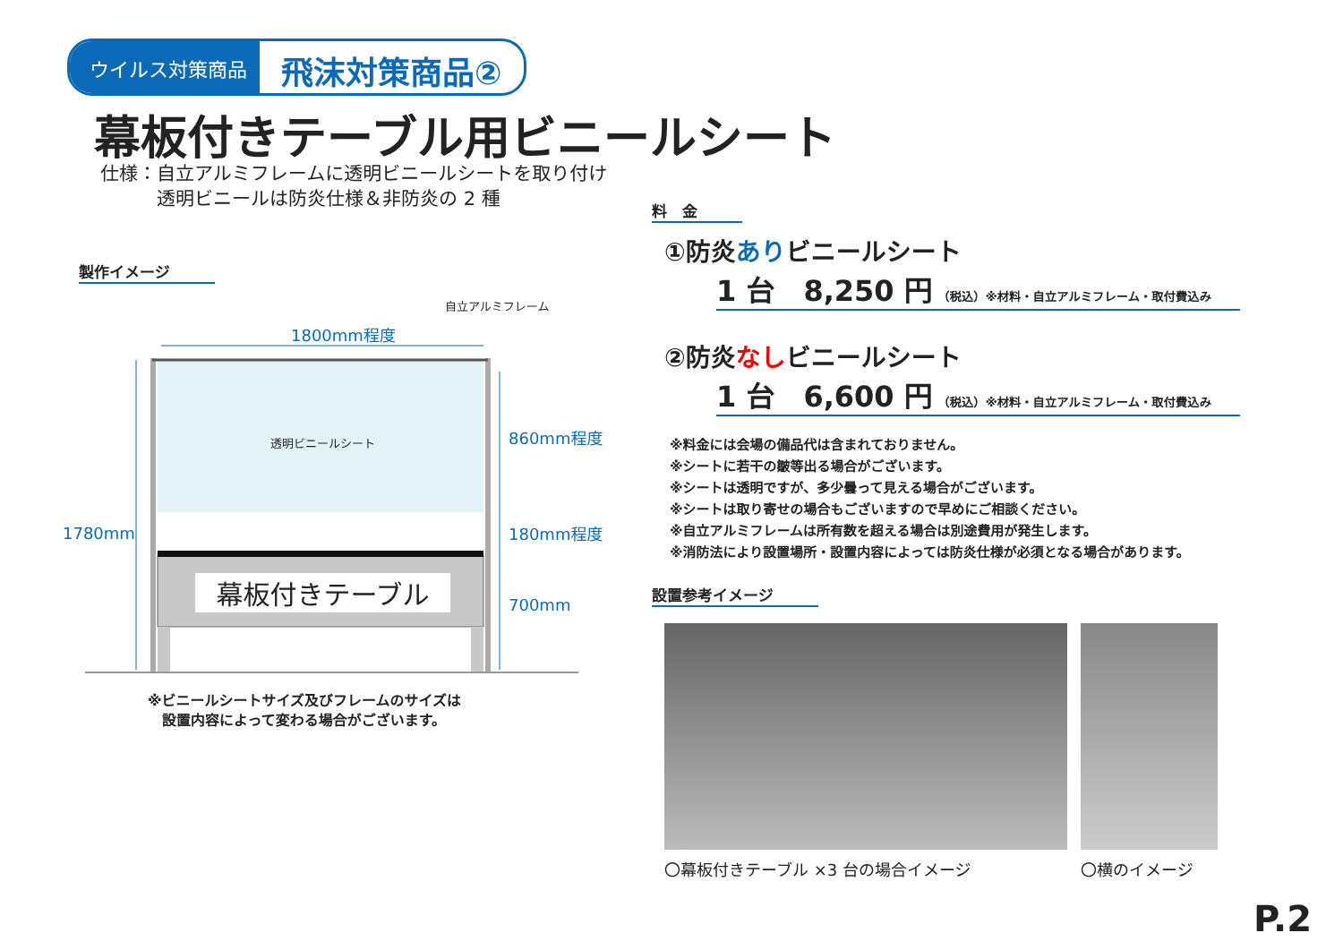ウイルス対策商品
飛沫対策商品②
幕板付きテーブル用ビニールシート
仕様：自立アルミフレームに透明ビニールシートを取り付け
　　　透明ビニールは防炎仕様＆非防炎の 2 種
製作イメージ
自立アルミフレーム
1800mm程度
透明ビニールシート
幕板付きテーブル
1780mm
860mm程度
180mm程度
700mm
※ビニールシートサイズ及びフレームのサイズは
　設置内容によって変わる場合がございます。
料　金
①防炎ありビニールシート
1 台　8,250 円 （税込）※材料・自立アルミフレーム・取付費込み
②防炎なしビニールシート
1 台　6,600 円 （税込）※材料・自立アルミフレーム・取付費込み
※料金には会場の備品代は含まれておりません。
※シートに若干の皺等出る場合がございます。
※シートは透明ですが、多少曇って見える場合がございます。
※シートは取り寄せの場合もございますので早めにご相談ください。
※自立アルミフレームは所有数を超える場合は別途費用が発生します。
※消防法により設置場所・設置内容によっては防炎仕様が必須となる場合があります。
設置参考イメージ
〇幕板付きテーブル ×3 台の場合イメージ
〇横のイメージ
P.2